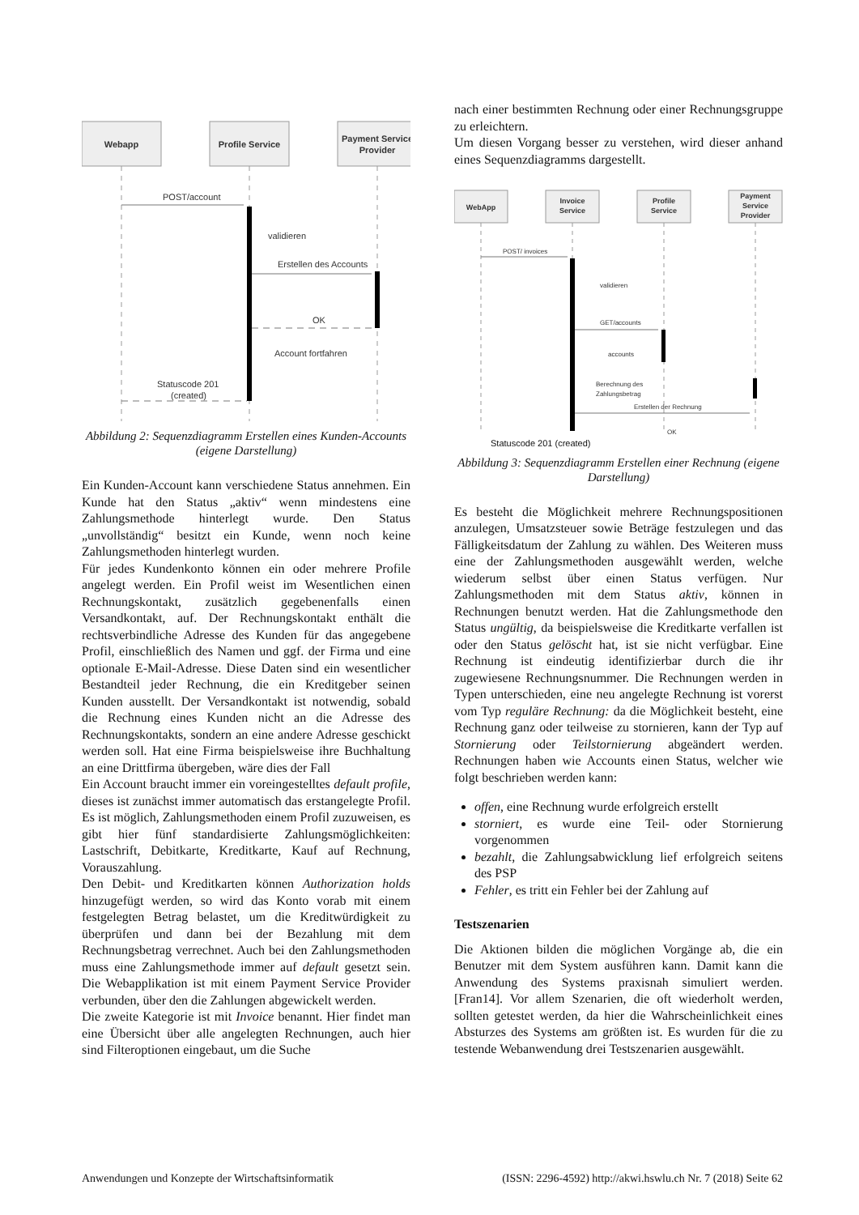Webapp
Profile Service
Payment Service
Provider
POST/account
validieren
Erstellen des Accounts
OK
Account fortfahren
Statuscode 201
(created)
Abbildung 2: Sequenzdiagramm Erstellen eines Kunden-Accounts (eigene Darstellung)
Ein Kunden-Account kann verschiedene Status annehmen. Ein Kunde hat den Status „aktiv“ wenn mindestens eine Zahlungsmethode hinterlegt wurde. Den Status „unvollständig“ besitzt ein Kunde, wenn noch keine Zahlungsmethoden hinterlegt wurden.
Für jedes Kundenkonto können ein oder mehrere Profile angelegt werden. Ein Profil weist im Wesentlichen einen Rechnungskontakt, zusätzlich gegebenenfalls einen Versandkontakt, auf. Der Rechnungskontakt enthält die rechtsverbindliche Adresse des Kunden für das angegebene Profil, einschließlich des Namen und ggf. der Firma und eine optionale E-Mail-Adresse. Diese Daten sind ein wesentlicher Bestandteil jeder Rechnung, die ein Kreditgeber seinen Kunden ausstellt. Der Versandkontakt ist notwendig, sobald die Rechnung eines Kunden nicht an die Adresse des Rechnungskontakts, sondern an eine andere Adresse geschickt werden soll. Hat eine Firma beispielsweise ihre Buchhaltung an eine Drittfirma übergeben, wäre dies der Fall
Ein Account braucht immer ein voreingestelltes default profile, dieses ist zunächst immer automatisch das erstangelegte Profil. Es ist möglich, Zahlungsmethoden einem Profil zuzuweisen, es gibt hier fünf standardisierte Zahlungsmöglichkeiten: Lastschrift, Debitkarte, Kreditkarte, Kauf auf Rechnung, Vorauszahlung.
Den Debit- und Kreditkarten können Authorization holds hinzugefügt werden, so wird das Konto vorab mit einem festgelegten Betrag belastet, um die Kreditwürdigkeit zu überprüfen und dann bei der Bezahlung mit dem Rechnungsbetrag verrechnet. Auch bei den Zahlungsmethoden muss eine Zahlungsmethode immer auf default gesetzt sein. Die Webapplikation ist mit einem Payment Service Provider verbunden, über den die Zahlungen abgewickelt werden.
Die zweite Kategorie ist mit Invoice benannt. Hier findet man eine Übersicht über alle angelegten Rechnungen, auch hier sind Filteroptionen eingebaut, um die Suche
nach einer bestimmten Rechnung oder einer Rechnungsgruppe zu erleichtern.
Um diesen Vorgang besser zu verstehen, wird dieser anhand eines Sequenzdiagramms dargestellt.
WebApp
Invoice
Service
Profile
Service
Payment
Service
Provider
POST/ invoices
validieren
GET/accounts
accounts
Berechnung des
Zahlungsbetrag
Erstellen der Rechnung
OK
Statuscode 201 (created)
Abbildung 3: Sequenzdiagramm Erstellen einer Rechnung (eigene Darstellung)
Es besteht die Möglichkeit mehrere Rechnungspositionen anzulegen, Umsatzsteuer sowie Beträge festzulegen und das Fälligkeitsdatum der Zahlung zu wählen. Des Weiteren muss eine der Zahlungsmethoden ausgewählt werden, welche wiederum selbst über einen Status verfügen. Nur Zahlungsmethoden mit dem Status aktiv, können in Rechnungen benutzt werden. Hat die Zahlungsmethode den Status ungültig, da beispielsweise die Kreditkarte verfallen ist oder den Status gelöscht hat, ist sie nicht verfügbar. Eine Rechnung ist eindeutig identifizierbar durch die ihr zugewiesene Rechnungsnummer. Die Rechnungen werden in Typen unterschieden, eine neu angelegte Rechnung ist vorerst vom Typ reguläre Rechnung: da die Möglichkeit besteht, eine Rechnung ganz oder teilweise zu stornieren, kann der Typ auf Stornierung oder Teilstornierung abgeändert werden. Rechnungen haben wie Accounts einen Status, welcher wie folgt beschrieben werden kann:
offen, eine Rechnung wurde erfolgreich erstellt
storniert, es wurde eine Teil- oder Stornierung vorgenommen
bezahlt, die Zahlungsabwicklung lief erfolgreich seitens des PSP
Fehler, es tritt ein Fehler bei der Zahlung auf
Testszenarien
Die Aktionen bilden die möglichen Vorgänge ab, die ein Benutzer mit dem System ausführen kann. Damit kann die Anwendung des Systems praxisnah simuliert werden. [Fran14]. Vor allem Szenarien, die oft wiederholt werden, sollten getestet werden, da hier die Wahrscheinlichkeit eines Absturzes des Systems am größten ist. Es wurden für die zu testende Webanwendung drei Testszenarien ausgewählt.
Anwendungen und Konzepte der Wirtschaftsinformatik (ISSN: 2296-4592) http://akwi.hswlu.ch Nr. 7 (2018) Seite 62